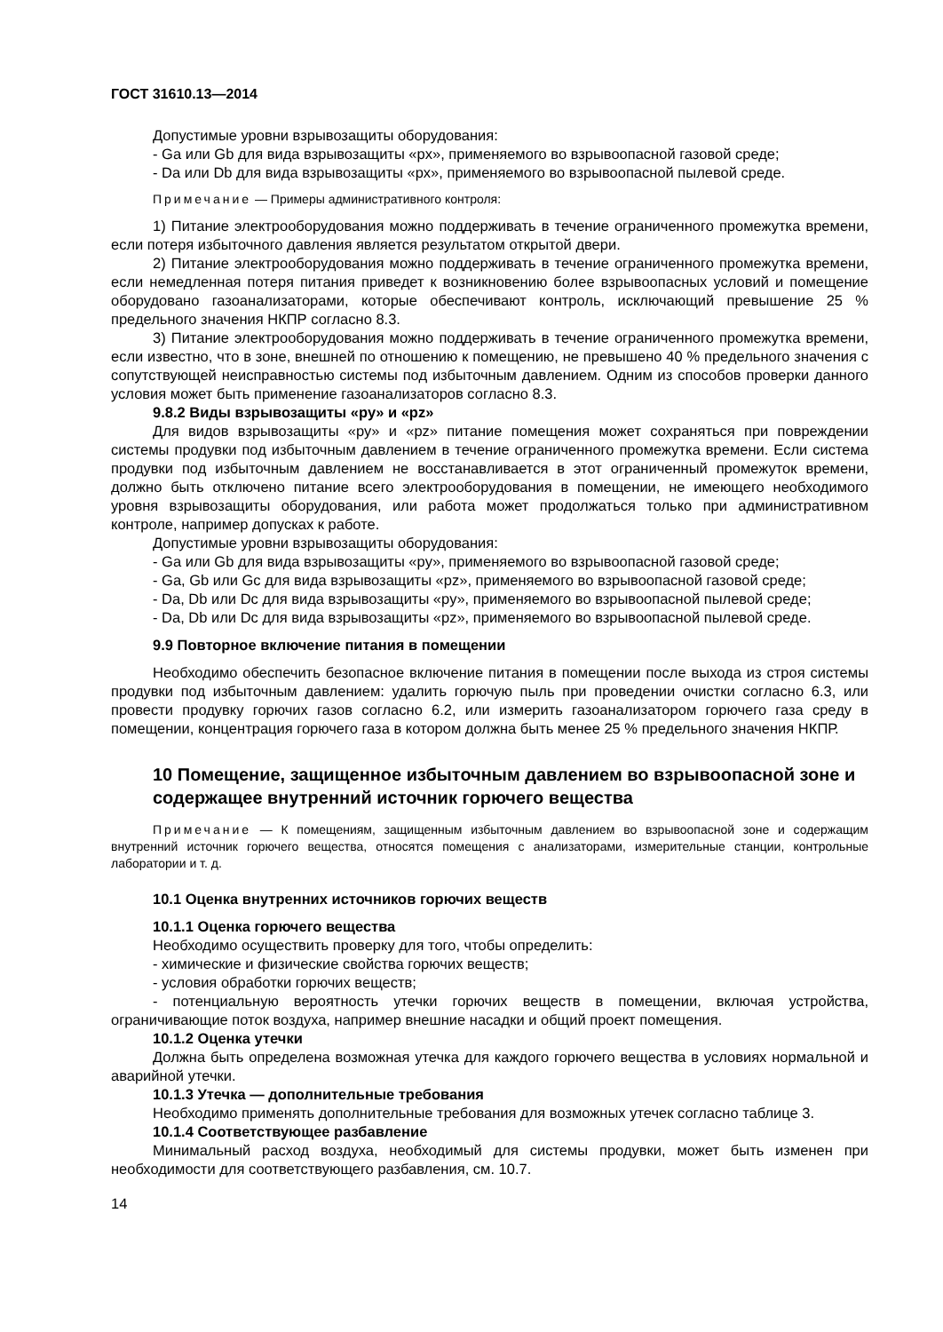ГОСТ 31610.13—2014
Допустимые уровни взрывозащиты оборудования:
- Ga или Gb для вида взрывозащиты «px», применяемого во взрывоопасной газовой среде;
- Da или Db для вида взрывозащиты «px», применяемого во взрывоопасной пылевой среде.
Примечание — Примеры административного контроля:
1) Питание электрооборудования можно поддерживать в течение ограниченного промежутка времени, если потеря избыточного давления является результатом открытой двери.
2) Питание электрооборудования можно поддерживать в течение ограниченного промежутка времени, если немедленная потеря питания приведет к возникновению более взрывоопасных условий и помещение оборудовано газоанализаторами, которые обеспечивают контроль, исключающий превышение 25 % предельного значения НКПР согласно 8.3.
3) Питание электрооборудования можно поддерживать в течение ограниченного промежутка времени, если известно, что в зоне, внешней по отношению к помещению, не превышено 40 % предельного значения с сопутствующей неисправностью системы под избыточным давлением. Одним из способов проверки данного условия может быть применение газоанализаторов согласно 8.3.
9.8.2 Виды взрывозащиты «py» и «pz»
Для видов взрывозащиты «py» и «pz» питание помещения может сохраняться при повреждении системы продувки под избыточным давлением в течение ограниченного промежутка времени. Если система продувки под избыточным давлением не восстанавливается в этот ограниченный промежуток времени, должно быть отключено питание всего электрооборудования в помещении, не имеющего необходимого уровня взрывозащиты оборудования, или работа может продолжаться только при административном контроле, например допусках к работе.
Допустимые уровни взрывозащиты оборудования:
- Ga или Gb для вида взрывозащиты «py», применяемого во взрывоопасной газовой среде;
- Ga, Gb или Gc для вида взрывозащиты «pz», применяемого во взрывоопасной газовой среде;
- Da, Db или Dc для вида взрывозащиты «py», применяемого во взрывоопасной пылевой среде;
- Da, Db или Dc для вида взрывозащиты «pz», применяемого во взрывоопасной пылевой среде.
9.9 Повторное включение питания в помещении
Необходимо обеспечить безопасное включение питания в помещении после выхода из строя системы продувки под избыточным давлением: удалить горючую пыль при проведении очистки согласно 6.3, или провести продувку горючих газов согласно 6.2, или измерить газоанализатором горючего газа среду в помещении, концентрация горючего газа в котором должна быть менее 25 % предельного значения НКПР.
10 Помещение, защищенное избыточным давлением во взрывоопасной зоне и содержащее внутренний источник горючего вещества
Примечание — К помещениям, защищенным избыточным давлением во взрывоопасной зоне и содержащим внутренний источник горючего вещества, относятся помещения с анализаторами, измерительные станции, контрольные лаборатории и т. д.
10.1 Оценка внутренних источников горючих веществ
10.1.1 Оценка горючего вещества
Необходимо осуществить проверку для того, чтобы определить:
- химические и физические свойства горючих веществ;
- условия обработки горючих веществ;
- потенциальную вероятность утечки горючих веществ в помещении, включая устройства, ограничивающие поток воздуха, например внешние насадки и общий проект помещения.
10.1.2 Оценка утечки
Должна быть определена возможная утечка для каждого горючего вещества в условиях нормальной и аварийной утечки.
10.1.3 Утечка — дополнительные требования
Необходимо применять дополнительные требования для возможных утечек согласно таблице 3.
10.1.4 Соответствующее разбавление
Минимальный расход воздуха, необходимый для системы продувки, может быть изменен при необходимости для соответствующего разбавления, см. 10.7.
14